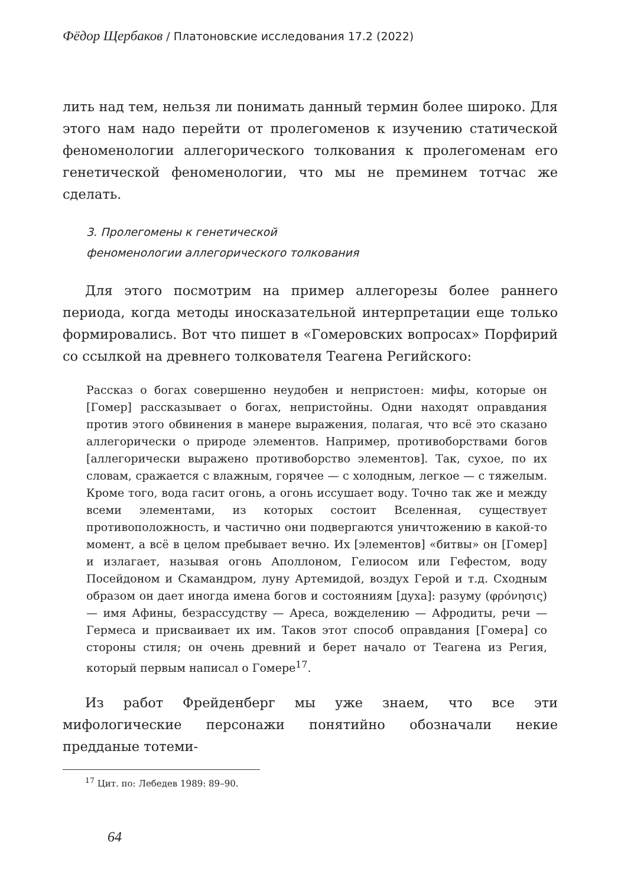Фёдор Щербаков / Платоновские исследования 17.2 (2022)
лить над тем, нельзя ли понимать данный термин более широко. Для этого нам надо перейти от пролегоменов к изучению статической феноменологии аллегорического толкования к пролегоменам его генетической феноменологии, что мы не преминем тотчас же сделать.
3. Пролегомены к генетической
феноменологии аллегорического толкования
Для этого посмотрим на пример аллегорезы более раннего периода, когда методы иносказательной интерпретации еще только формировались. Вот что пишет в «Гомеровских вопросах» Порфирий со ссылкой на древнего толкователя Теагена Регийского:
Рассказ о богах совершенно неудобен и непристоен: мифы, которые он [Гомер] рассказывает о богах, непристойны. Одни находят оправдания против этого обвинения в манере выражения, полагая, что всё это сказано аллегорически о природе элементов. Например, противоборствами богов [аллегорически выражено противоборство элементов]. Так, сухое, по их словам, сражается с влажным, горячее — с холодным, легкое — с тяжелым. Кроме того, вода гасит огонь, а огонь иссушает воду. Точно так же и между всеми элементами, из которых состоит Вселенная, существует противоположность, и частично они подвергаются уничтожению в какой-то момент, а всё в целом пребывает вечно. Их [элементов] «битвы» он [Гомер] и излагает, называя огонь Аполлоном, Гелиосом или Гефестом, воду Посейдоном и Скамандром, луну Артемидой, воздух Герой и т.д. Сходным образом он дает иногда имена богов и состояниям [духа]: разуму (φρόνησις) — имя Афины, безрассудству — Ареса, вожделению — Афродиты, речи — Гермеса и присваивает их им. Таков этот способ оправдания [Гомера] со стороны стиля; он очень древний и берет начало от Теагена из Регия, который первым написал о Гомере<sup>17</sup>.
Из работ Фрейденберг мы уже знаем, что все эти мифологические персонажи понятийно обозначали некие предданые тотеми-
<sup>17</sup> Цит. по: Лебедев 1989: 89–90.
64